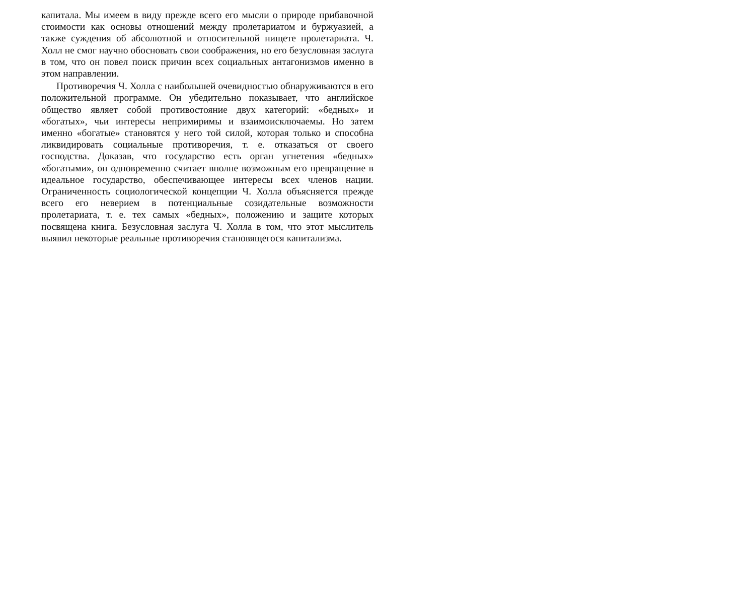капитала. Мы имеем в виду прежде всего его мысли о природе прибавочной стоимости как основы отношений между пролетариатом и буржуазией, а также суждения об абсолютной и относительной нищете пролетариата. Ч. Холл не смог научно обосновать свои соображения, но его безусловная заслуга в том, что он повел поиск причин всех социальных антагонизмов именно в этом направлении.
Противоречия Ч. Холла с наибольшей очевидностью обнаруживаются в его положительной программе. Он убедительно показывает, что английское общество являет собой противостояние двух категорий: «бедных» и «богатых», чьи интересы непримиримы и взаимоисключаемы. Но затем именно «богатые» становятся у него той силой, которая только и способна ликвидировать социальные противоречия, т. е. отказаться от своего господства. Доказав, что государство есть орган угнетения «бедных» «богатыми», он одновременно считает вполне возможным его превращение в идеальное государство, обеспечивающее интересы всех членов нации. Ограниченность социологической концепции Ч. Холла объясняется прежде всего его неверием в потенциальные созидательные возможности пролетариата, т. е. тех самых «бедных», положению и защите которых посвящена книга. Безусловная заслуга Ч. Холла в том, что этот мыслитель выявил некоторые реальные противоречия становящегося капитализма.